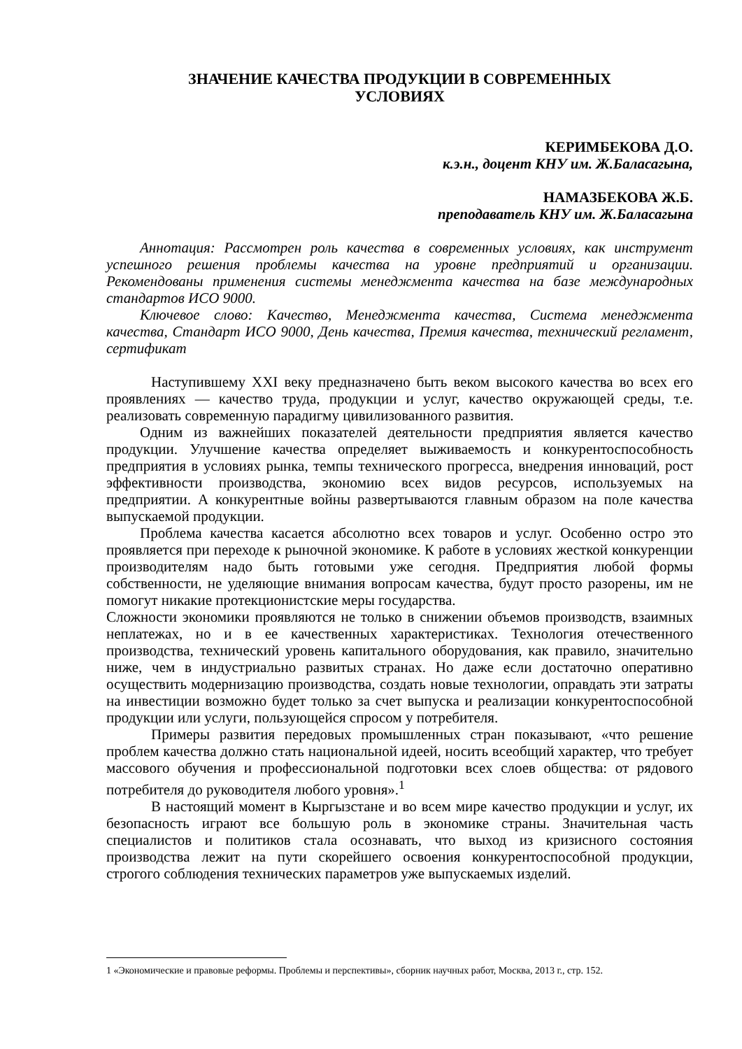ЗНАЧЕНИЕ КАЧЕСТВА ПРОДУКЦИИ В СОВРЕМЕННЫХ
УСЛОВИЯХ
КЕРИМБЕКОВА Д.О.
к.э.н., доцент КНУ им. Ж.Баласагына,
НАМАЗБЕКОВА Ж.Б.
преподаватель КНУ им. Ж.Баласагына
Аннотация: Рассмотрен роль качества в современных условиях, как инструмент успешного решения проблемы качества на уровне предприятий и организации. Рекомендованы применения системы менеджмента качества на базе международных стандартов ИСО 9000.
Ключевое слово: Качество, Менеджмента качества, Система менеджмента качества, Стандарт ИСО 9000, День качества, Премия качества, технический регламент, сертификат
Наступившему XXI веку предназначено быть веком высокого качества во всех его проявлениях — качество труда, продукции и услуг, качество окружающей среды, т.е. реализовать современную парадигму цивилизованного развития.
Одним из важнейших показателей деятельности предприятия является качество продукции. Улучшение качества определяет выживаемость и конкурентоспособность предприятия в условиях рынка, темпы технического прогресса, внедрения инноваций, рост эффективности производства, экономию всех видов ресурсов, используемых на предприятии. А конкурентные войны развертываются главным образом на поле качества выпускаемой продукции.
Проблема качества касается абсолютно всех товаров и услуг. Особенно остро это проявляется при переходе к рыночной экономике. К работе в условиях жесткой конкуренции производителям надо быть готовыми уже сегодня. Предприятия любой формы собственности, не уделяющие внимания вопросам качества, будут просто разорены, им не помогут никакие протекционистские меры государства.
Сложности экономики проявляются не только в снижении объемов производств, взаимных неплатежах, но и в ее качественных характеристиках. Технология отечественного производства, технический уровень капитального оборудования, как правило, значительно ниже, чем в индустриально развитых странах. Но даже если достаточно оперативно осуществить модернизацию производства, создать новые технологии, оправдать эти затраты на инвестиции возможно будет только за счет выпуска и реализации конкурентоспособной продукции или услуги, пользующейся спросом у потребителя.
Примеры развития передовых промышленных стран показывают, «что решение проблем качества должно стать национальной идеей, носить всеобщий характер, что требует массового обучения и профессиональной подготовки всех слоев общества: от рядового потребителя до руководителя любого уровня».<sup>1</sup>
В настоящий момент в Кыргызстане и во всем мире качество продукции и услуг, их безопасность играют все большую роль в экономике страны. Значительная часть специалистов и политиков стала осознавать, что выход из кризисного состояния производства лежит на пути скорейшего освоения конкурентоспособной продукции, строгого соблюдения технических параметров уже выпускаемых изделий.
1 «Экономические и правовые реформы. Проблемы и перспективы», сборник научных работ, Москва, 2013 г., стр. 152.